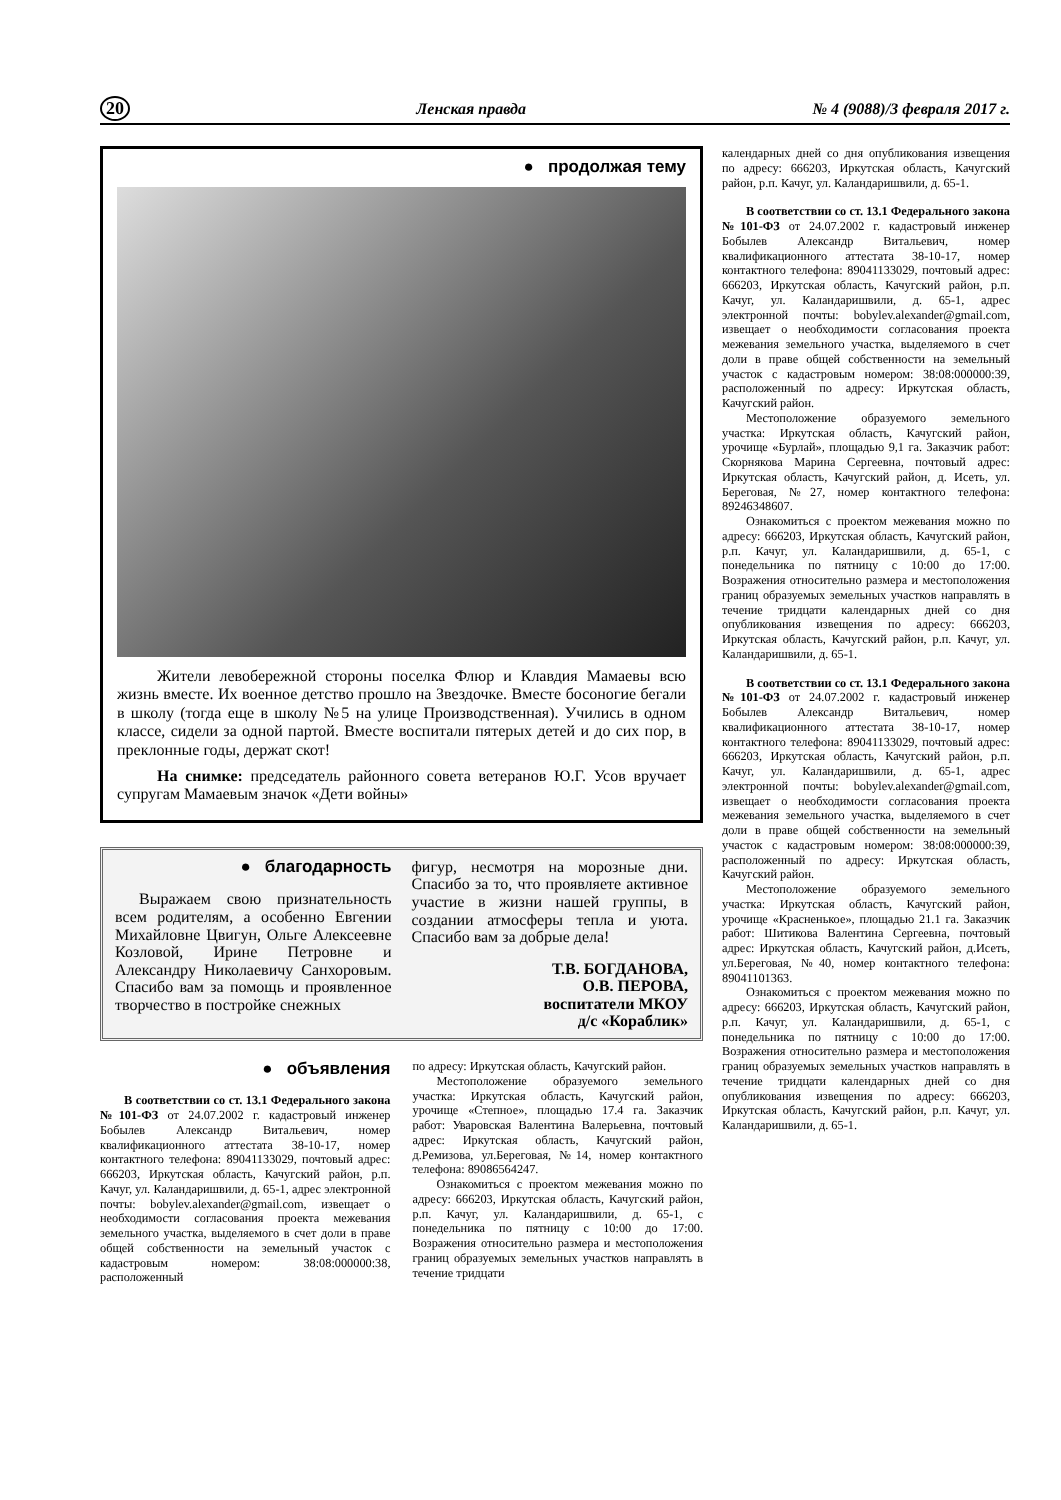20 Ленская правда № 4 (9088)/3 февраля 2017 г.
● продолжая тему
Жители левобережной стороны поселка Флюр и Клавдия Мамаевы всю жизнь вместе. Их военное детство прошло на Звездочке. Вместе босоногие бегали в школу (тогда еще в школу №5 на улице Производственная). Учились в одном классе, сидели за одной партой. Вместе воспитали пятерых детей и до сих пор, в преклонные годы, держат скот!
На снимке: председатель районного совета ветеранов Ю.Г. Усов вручает супругам Мамаевым значок «Дети войны»
● благодарность
Выражаем свою признательность всем родителям, а особенно Евгении Михайловне Цвигун, Ольге Алексеевне Козловой, Ирине Петровне и Александру Николаевичу Санхоровым. Спасибо вам за помощь и проявленное творчество в постройке снежных
фигур, несмотря на морозные дни. Спасибо за то, что проявляете активное участие в жизни нашей группы, в создании атмосферы тепла и уюта. Спасибо вам за добрые дела!
Т.В. БОГДАНОВА,
О.В. ПЕРОВА,
воспитатели МКОУ
д/с «Кораблик»
● объявления
В соответствии со ст. 13.1 Федерального закона №101-ФЗ от 24.07.2002 г. кадастровый инженер Бобылев Александр Витальевич, номер квалификационного аттестата 38-10-17, номер контактного телефона: 89041133029, почтовый адрес: 666203, Иркутская область, Качугский район, р.п. Качуг, ул. Каландаришвили, д. 65-1, адрес электронной почты: bobylev.alexander@gmail.com, извещает о необходимости согласования проекта межевания земельного участка, выделяемого в счет доли в праве общей собственности на земельный участок с кадастровым номером: 38:08:000000:38, расположенный
по адресу: Иркутская область, Качугский район.
Местоположение образуемого земельного участка: Иркутская область, Качугский район, урочище «Степное», площадью 17.4 га. Заказчик работ: Уваровская Валентина Валерьевна, почтовый адрес: Иркутская область, Качугский район, д.Ремизова, ул.Береговая, №14, номер контактного телефона: 89086564247.
Ознакомиться с проектом межевания можно по адресу: 666203, Иркутская область, Качугский район, р.п. Качуг, ул. Каландаришвили, д. 65-1, с понедельника по пятницу с 10:00 до 17:00. Возражения относительно размера и местоположения границ образуемых земельных участков направлять в течение тридцати
календарных дней со дня опубликования извещения по адресу: 666203, Иркутская область, Качугский район, р.п. Качуг, ул. Каландаришвили, д. 65-1.
В соответствии со ст. 13.1 Федерального закона №101-ФЗ от 24.07.2002 г. кадастровый инженер Бобылев Александр Витальевич, номер квалификационного аттестата 38-10-17, номер контактного телефона: 89041133029, почтовый адрес: 666203, Иркутская область, Качугский район, р.п. Качуг, ул. Каландаришвили, д. 65-1, адрес электронной почты: bobylev.alexander@gmail.com, извещает о необходимости согласования проекта межевания земельного участка, выделяемого в счет доли в праве общей собственности на земельный участок с кадастровым номером: 38:08:000000:39, расположенный по адресу: Иркутская область, Качугский район.
Местоположение образуемого земельного участка: Иркутская область, Качугский район, урочище «Бурлай», площадью 9,1 га. Заказчик работ: Скорнякова Марина Сергеевна, почтовый адрес: Иркутская область, Качугский район, д. Исеть, ул. Береговая, №27, номер контактного телефона: 89246348607.
Ознакомиться с проектом межевания можно по адресу: 666203, Иркутская область, Качугский район, р.п. Качуг, ул. Каландаришвили, д. 65-1, с понедельника по пятницу с 10:00 до 17:00. Возражения относительно размера и местоположения границ образуемых земельных участков направлять в течение тридцати календарных дней со дня опубликования извещения по адресу: 666203, Иркутская область, Качугский район, р.п. Качуг, ул. Каландаришвили, д. 65-1.
В соответствии со ст. 13.1 Федерального закона №101-ФЗ от 24.07.2002 г. кадастровый инженер Бобылев Александр Витальевич, номер квалификационного аттестата 38-10-17, номер контактного телефона: 89041133029, почтовый адрес: 666203, Иркутская область, Качугский район, р.п. Качуг, ул. Каландаришвили, д. 65-1, адрес электронной почты: bobylev.alexander@gmail.com, извещает о необходимости согласования проекта межевания земельного участка, выделяемого в счет доли в праве общей собственности на земельный участок с кадастровым номером: 38:08:000000:39, расположенный по адресу: Иркутская область, Качугский район.
Местоположение образуемого земельного участка: Иркутская область, Качугский район, урочище «Красненькое», площадью 21.1 га. Заказчик работ: Шитикова Валентина Сергеевна, почтовый адрес: Иркутская область, Качугский район, д.Исеть, ул.Береговая, №40, номер контактного телефона: 89041101363.
Ознакомиться с проектом межевания можно по адресу: 666203, Иркутская область, Качугский район, р.п. Качуг, ул. Каландаришвили, д. 65-1, с понедельника по пятницу с 10:00 до 17:00. Возражения относительно размера и местоположения границ образуемых земельных участков направлять в течение тридцати календарных дней со дня опубликования извещения по адресу: 666203, Иркутская область, Качугский район, р.п. Качуг, ул. Каландаришвили, д. 65-1.